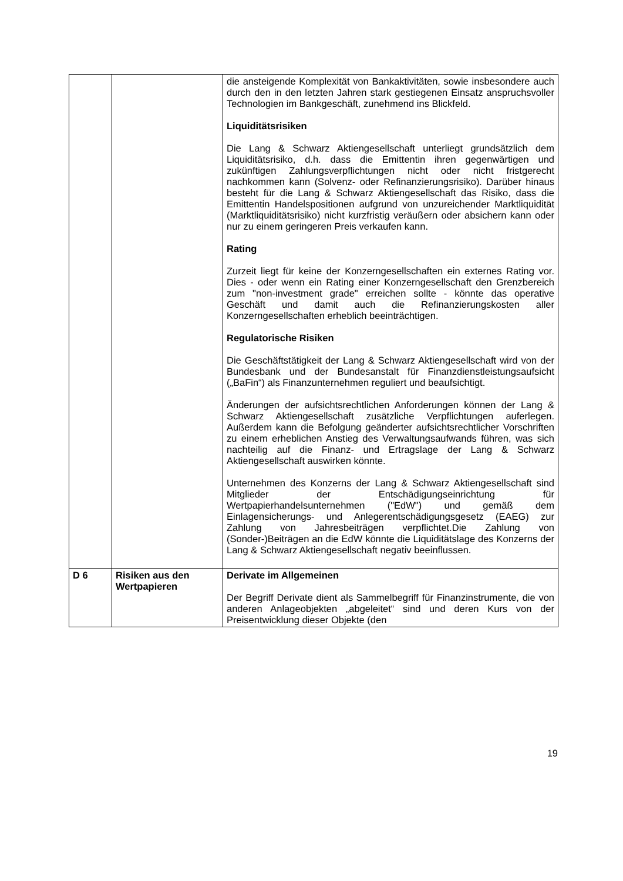| | | die ansteigende Komplexität von Bankaktivitäten, sowie insbesondere auch durch den in den letzten Jahren stark gestiegenen Einsatz anspruchsvoller Technologien im Bankgeschäft, zunehmend ins Blickfeld. Liquiditätsrisiken Die Lang & Schwarz Aktiengesellschaft unterliegt grundsätzlich dem Liquiditätsrisiko, d.h. dass die Emittentin ihren gegenwärtigen und zukünftigen Zahlungsverpflichtungen nicht oder nicht fristgerecht nachkommen kann (Solvenz- oder Refinanzierungsrisiko). Darüber hinaus besteht für die Lang & Schwarz Aktiengesellschaft das Risiko, dass die Emittentin Handelspositionen aufgrund von unzureichender Marktliquidität (Marktliquiditätsrisiko) nicht kurzfristig veräußern oder absichern kann oder nur zu einem geringeren Preis verkaufen kann. Rating Zurzeit liegt für keine der Konzerngesellschaften ein externes Rating vor. Dies - oder wenn ein Rating einer Konzerngesellschaft den Grenzbereich zum "non-investment grade" erreichen sollte - könnte das operative Geschäft und damit auch die Refinanzierungskosten aller Konzerngesellschaften erheblich beeinträchtigen. Regulatorische Risiken Die Geschäftstätigkeit der Lang & Schwarz Aktiengesellschaft wird von der Bundesbank und der Bundesanstalt für Finanzdienstleistungsaufsicht („BaFin“) als Finanzunternehmen reguliert und beaufsichtigt. Änderungen der aufsichtsrechtlichen Anforderungen können der Lang & Schwarz Aktiengesellschaft zusätzliche Verpflichtungen auferlegen. Außerdem kann die Befolgung geänderter aufsichtsrechtlicher Vorschriften zu einem erheblichen Anstieg des Verwaltungsaufwands führen, was sich nachteilig auf die Finanz- und Ertragslage der Lang & Schwarz Aktiengesellschaft auswirken könnte. Unternehmen des Konzerns der Lang & Schwarz Aktiengesellschaft sind Mitglieder der Entschädigungseinrichtung für Wertpapierhandelsunternehmen ("EdW") und gemäß dem Einlagensicherungs- und Anlegerentschädigungsgesetz (EAEG) zur Zahlung von Jahresbeiträgen verpflichtet.Die Zahlung von (Sonder-)Beiträgen an die EdW könnte die Liquiditätslage des Konzerns der Lang & Schwarz Aktiengesellschaft negativ beeinflussen. |
| D 6 | Risiken aus den Wertpapieren | Derivate im Allgemeinen Der Begriff Derivate dient als Sammelbegriff für Finanzinstrumente, die von anderen Anlageobjekten „abgeleitet“ sind und deren Kurs von der Preisentwicklung dieser Objekte (den |
19